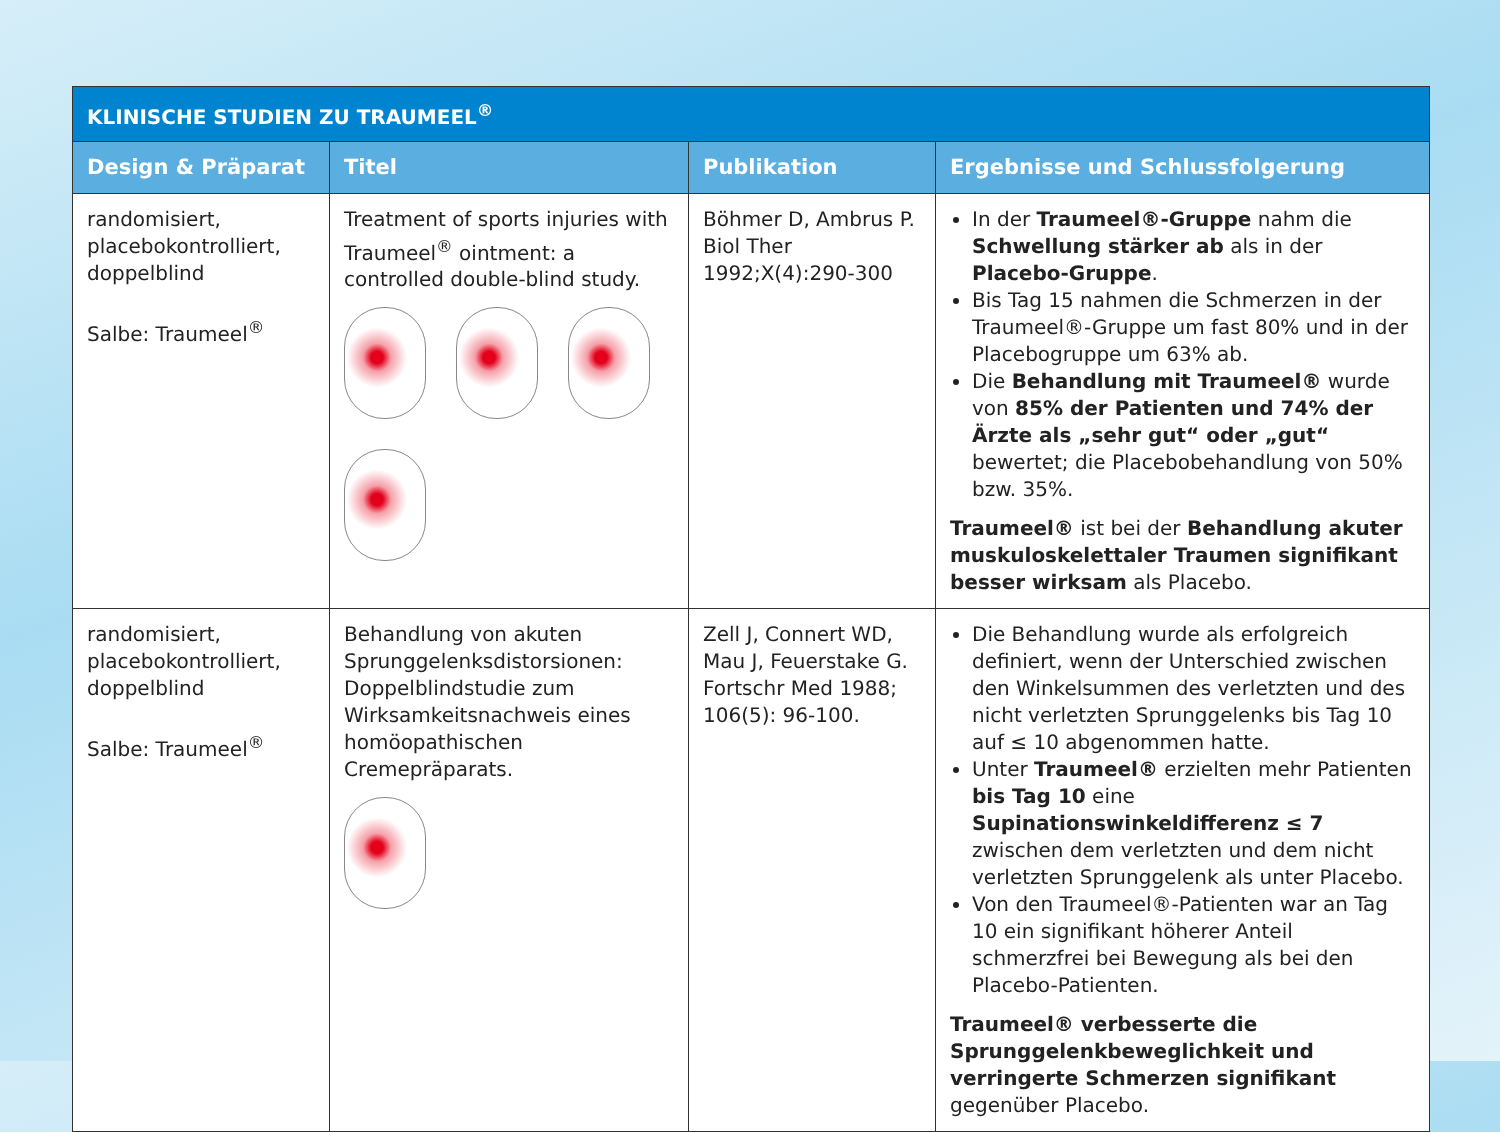| KLINISCHE STUDIEN ZU TRAUMEEL<sup>®</sup> | | | |
| --- | --- | --- | --- |
| Design & Präparat | Titel | Publikation | Ergebnisse und Schlussfolgerung |
| randomisiert, placebokontrolliert, doppelblind Salbe: Traumeel<sup>®</sup> | Treatment of sports injuries with Traumeel<sup>®</sup> ointment: a controlled double-blind study. | Böhmer D, Am­brus P. Biol Ther 1992;X(4):290-300 | In der Traumeel®-Gruppe nahm die Schwellung stärker ab als in der Placebo-Gruppe . Bis Tag 15 nahmen die Schmerzen in der Traumeel®-Gruppe um fast 80% und in der Placebogruppe um 63% ab. Die Behandlung mit Traumeel® wurde von 85% der Patienten und 74% der Ärzte als „sehr gut“ oder „gut“ bewertet; die Placebobehand­lung von 50% bzw. 35%. Traumeel® ist bei der Behandlung akuter musku­loskelettaler Traumen signifikant besser wirk­sam als Placebo. |
| randomisiert, placebokontrolliert, doppelblind Salbe: Traumeel<sup>®</sup> | Behandlung von akuten Sprunggelenksdistorsionen: Doppelblindstudie zum Wirksamkeitsnachweis eines homöopathischen Cremepräparats. | Zell J, Connert WD, Mau J, Feuerstake G. Fortschr Med 1988; 106(5): 96-100. | Die Behandlung wurde als erfolgreich definiert, wenn der Unterschied zwischen den Winkel­summen des verletzten und des nicht verletzten Sprunggelenks bis Tag 10 auf ≤ 10 abgenommen hatte. Unter Traumeel® erzielten mehr Patienten bis Tag 10 eine Supinationswinkeldifferenz ≤ 7 zwischen dem verletzten und dem nicht verletzten Sprunggelenk als unter Placebo. Von den Traumeel®-Patienten war an Tag 10 ein si­gnifikant höherer Anteil schmerzfrei bei Bewegung als bei den Placebo-Patienten. Traumeel® verbesserte die Sprunggelenkbeweg­lichkeit und verringerte Schmerzen signifikant gegenüber Placebo. |